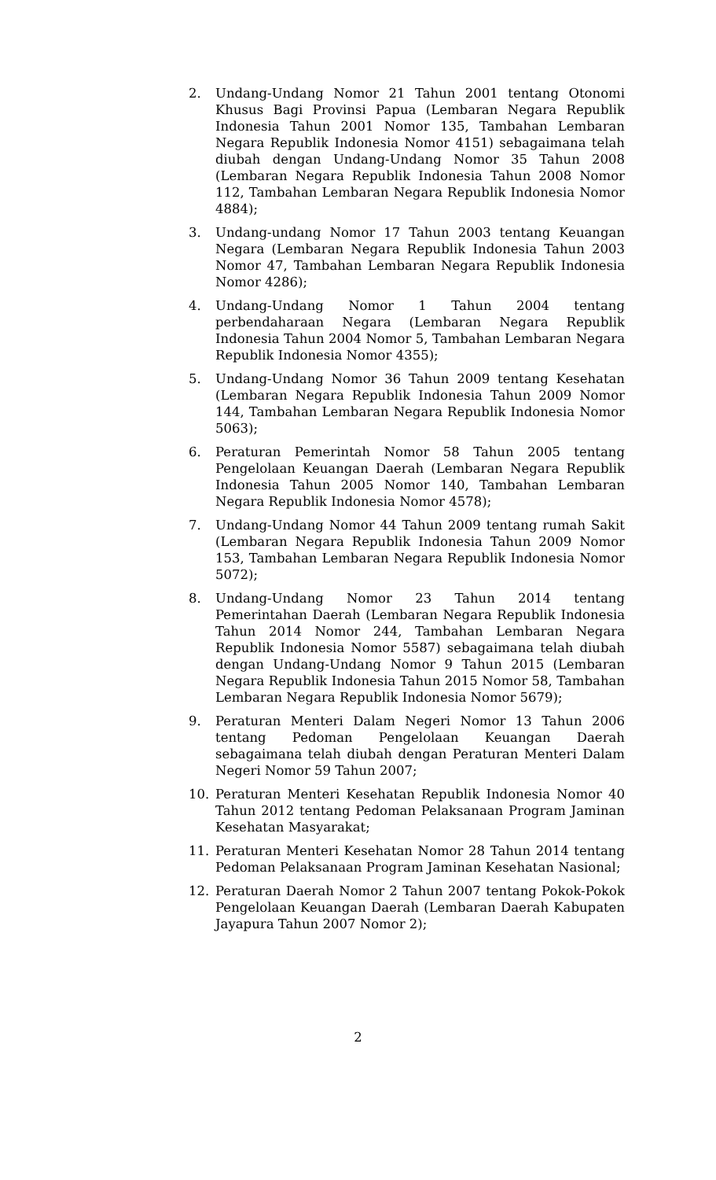2. Undang-Undang Nomor 21 Tahun 2001 tentang Otonomi Khusus Bagi Provinsi Papua (Lembaran Negara Republik Indonesia Tahun 2001 Nomor 135, Tambahan Lembaran Negara Republik Indonesia Nomor 4151) sebagaimana telah diubah dengan Undang-Undang Nomor 35 Tahun 2008 (Lembaran Negara Republik Indonesia Tahun 2008 Nomor 112, Tambahan Lembaran Negara Republik Indonesia Nomor 4884);
3. Undang-undang Nomor 17 Tahun 2003 tentang Keuangan Negara (Lembaran Negara Republik Indonesia Tahun 2003 Nomor 47, Tambahan Lembaran Negara Republik Indonesia Nomor 4286);
4. Undang-Undang Nomor 1 Tahun 2004 tentang perbendaharaan Negara (Lembaran Negara Republik Indonesia Tahun 2004 Nomor 5, Tambahan Lembaran Negara Republik Indonesia Nomor 4355);
5. Undang-Undang Nomor 36 Tahun 2009 tentang Kesehatan (Lembaran Negara Republik Indonesia Tahun 2009 Nomor 144, Tambahan Lembaran Negara Republik Indonesia Nomor 5063);
6. Peraturan Pemerintah Nomor 58 Tahun 2005 tentang Pengelolaan Keuangan Daerah (Lembaran Negara Republik Indonesia Tahun 2005 Nomor 140, Tambahan Lembaran Negara Republik Indonesia Nomor 4578);
7. Undang-Undang Nomor 44 Tahun 2009 tentang rumah Sakit (Lembaran Negara Republik Indonesia Tahun 2009 Nomor 153, Tambahan Lembaran Negara Republik Indonesia Nomor 5072);
8. Undang-Undang Nomor 23 Tahun 2014 tentang Pemerintahan Daerah (Lembaran Negara Republik Indonesia Tahun 2014 Nomor 244, Tambahan Lembaran Negara Republik Indonesia Nomor 5587) sebagaimana telah diubah dengan Undang-Undang Nomor 9 Tahun 2015 (Lembaran Negara Republik Indonesia Tahun 2015 Nomor 58, Tambahan Lembaran Negara Republik Indonesia Nomor 5679);
9. Peraturan Menteri Dalam Negeri Nomor 13 Tahun 2006 tentang Pedoman Pengelolaan Keuangan Daerah sebagaimana telah diubah dengan Peraturan Menteri Dalam Negeri Nomor 59 Tahun 2007;
10. Peraturan Menteri Kesehatan Republik Indonesia Nomor 40 Tahun 2012 tentang Pedoman Pelaksanaan Program Jaminan Kesehatan Masyarakat;
11. Peraturan Menteri Kesehatan Nomor 28 Tahun 2014 tentang Pedoman Pelaksanaan Program Jaminan Kesehatan Nasional;
12. Peraturan Daerah Nomor 2 Tahun 2007 tentang Pokok-Pokok Pengelolaan Keuangan Daerah (Lembaran Daerah Kabupaten Jayapura Tahun 2007 Nomor 2);
2